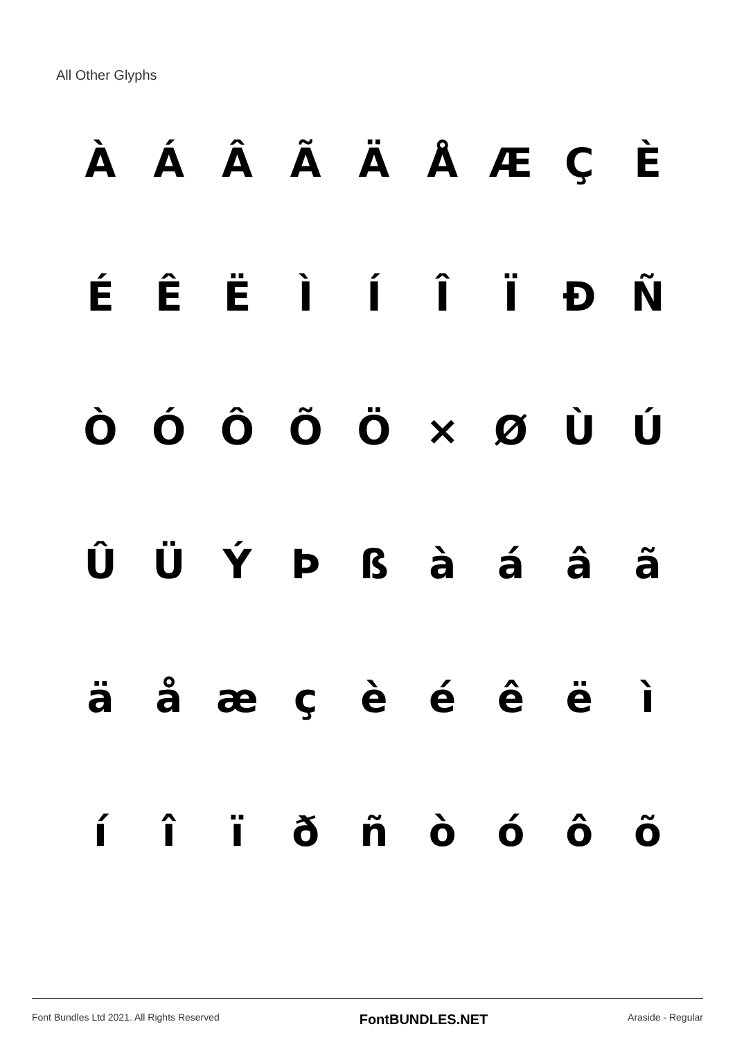All Other Glyphs
ÀÁÂÃÄÅÆÇÈ
ÉÊËÌÍÎÏÐÑ
ÒÓÔÕÖ × ØÙÚ
ÛÜÝÞßàáâã
äåæçèéêëì
íîïðñòóôõ
Font Bundles Ltd 2021. All Rights Reserved FontBUNDLES.NET Araside - Regular